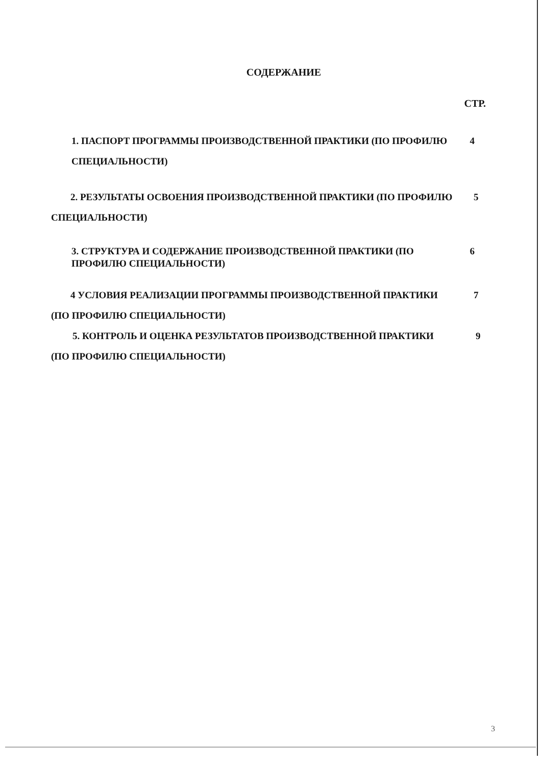СОДЕРЖАНИЕ
СТР.
1. ПАСПОРТ ПРОГРАММЫ ПРОИЗВОДСТВЕННОЙ ПРАКТИКИ (ПО ПРОФИЛЮ СПЕЦИАЛЬНОСТИ)
4
2. РЕЗУЛЬТАТЫ ОСВОЕНИЯ ПРОИЗВОДСТВЕННОЙ ПРАКТИКИ (ПО ПРОФИЛЮ СПЕЦИАЛЬНОСТИ)
5
3. СТРУКТУРА И СОДЕРЖАНИЕ ПРОИЗВОДСТВЕННОЙ ПРАКТИКИ (ПО ПРОФИЛЮ СПЕЦИАЛЬНОСТИ)
6
4 УСЛОВИЯ РЕАЛИЗАЦИИ ПРОГРАММЫ ПРОИЗВОДСТВЕННОЙ ПРАКТИКИ (ПО ПРОФИЛЮ СПЕЦИАЛЬНОСТИ)
7
5. КОНТРОЛЬ И ОЦЕНКА РЕЗУЛЬТАТОВ ПРОИЗВОДСТВЕННОЙ ПРАКТИКИ (ПО ПРОФИЛЮ СПЕЦИАЛЬНОСТИ)
9
3